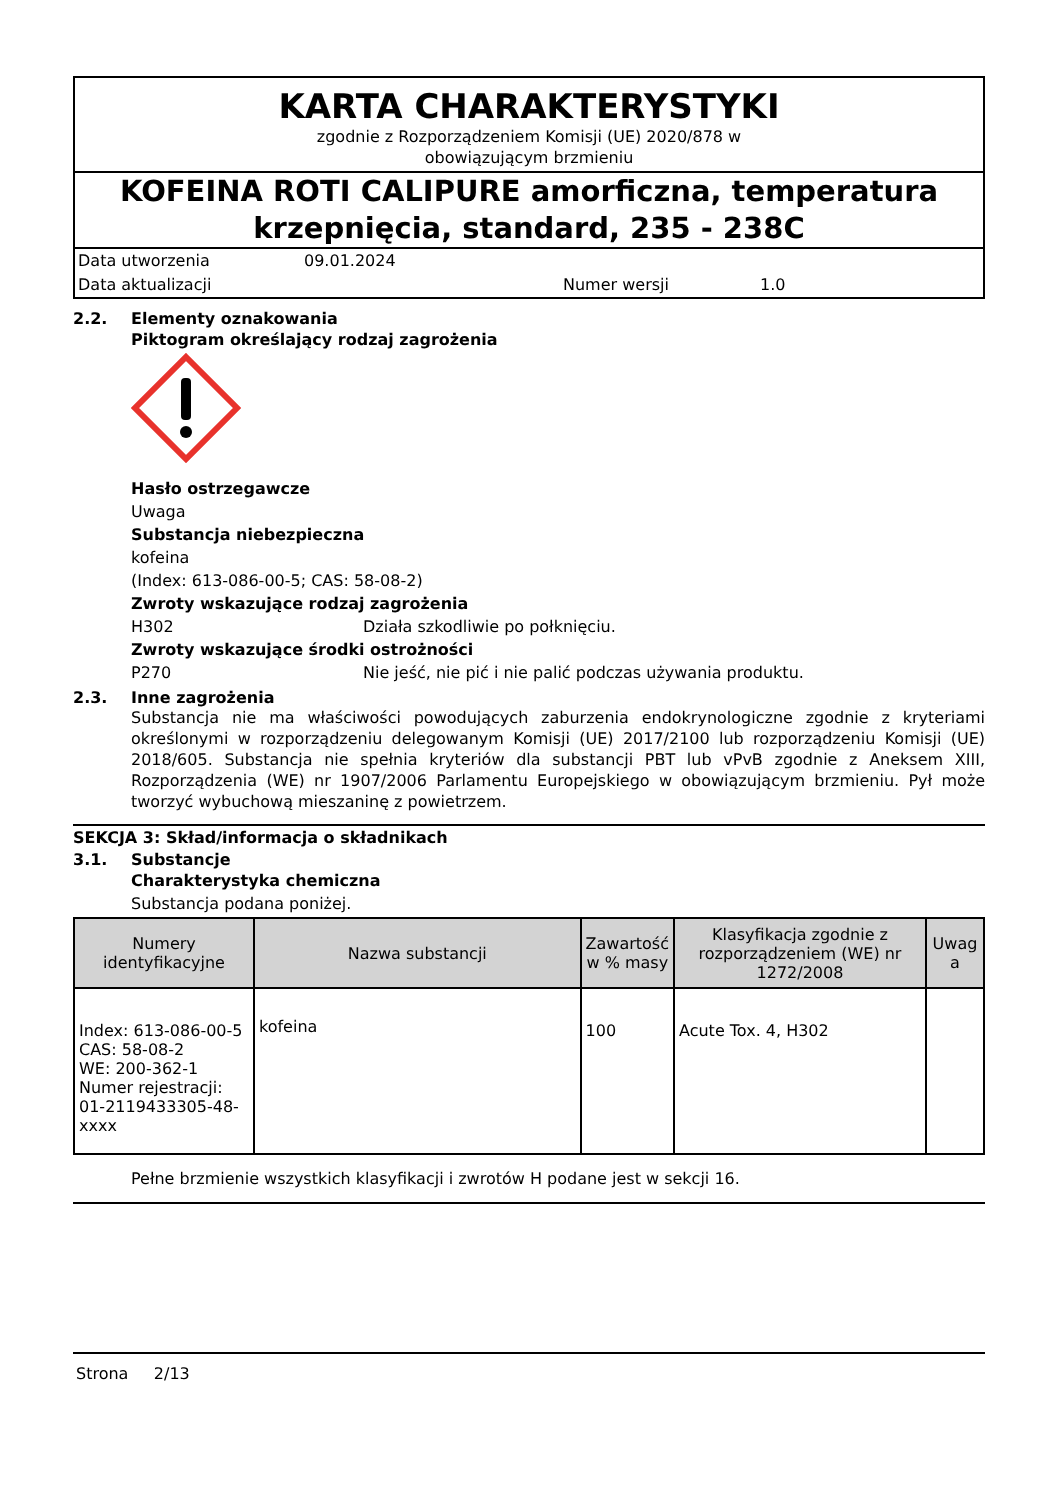KARTA CHARAKTERYSTYKI
zgodnie z Rozporządzeniem Komisji (UE) 2020/878 w
obowiązującym brzmieniu
KOFEINA ROTI CALIPURE amorficzna, temperatura krzepnięcia, standard, 235 - 238C
Data utworzenia 09.01.2024
Data aktualizacji Numer wersji 1.0
2.2. Elementy oznakowania
Piktogram określający rodzaj zagrożenia
Hasło ostrzegawcze
Uwaga
Substancja niebezpieczna
kofeina
(Index: 613-086-00-5; CAS: 58-08-2)
Zwroty wskazujące rodzaj zagrożenia
H302 Działa szkodliwie po połknięciu.
Zwroty wskazujące środki ostrożności
P270 Nie jeść, nie pić i nie palić podczas używania produktu.
2.3. Inne zagrożenia
Substancja nie ma właściwości powodujących zaburzenia endokrynologiczne zgodnie z kryteriami określonymi w rozporządzeniu delegowanym Komisji (UE) 2017/2100 lub rozporządzeniu Komisji (UE) 2018/605. Substancja nie spełnia kryteriów dla substancji PBT lub vPvB zgodnie z Aneksem XIII, Rozporządzenia (WE) nr 1907/2006 Parlamentu Europejskiego w obowiązującym brzmieniu. Pył może tworzyć wybuchową mieszaninę z powietrzem.
SEKCJA 3: Skład/informacja o składnikach
3.1. Substancje
Charakterystyka chemiczna
Substancja podana poniżej.
| Numery identyfikacyjne | Nazwa substancji | Zawartość w % masy | Klasyfikacja zgodnie z rozporządzeniem (WE) nr 1272/2008 | Uwag a |
| --- | --- | --- | --- | --- |
| Index: 613-086-00-5 CAS: 58-08-2 WE: 200-362-1 Numer rejestracji: 01-2119433305-48-xxxx | kofeina | 100 | Acute Tox. 4, H302 | |
Pełne brzmienie wszystkich klasyfikacji i zwrotów H podane jest w sekcji 16.
Strona 2/13